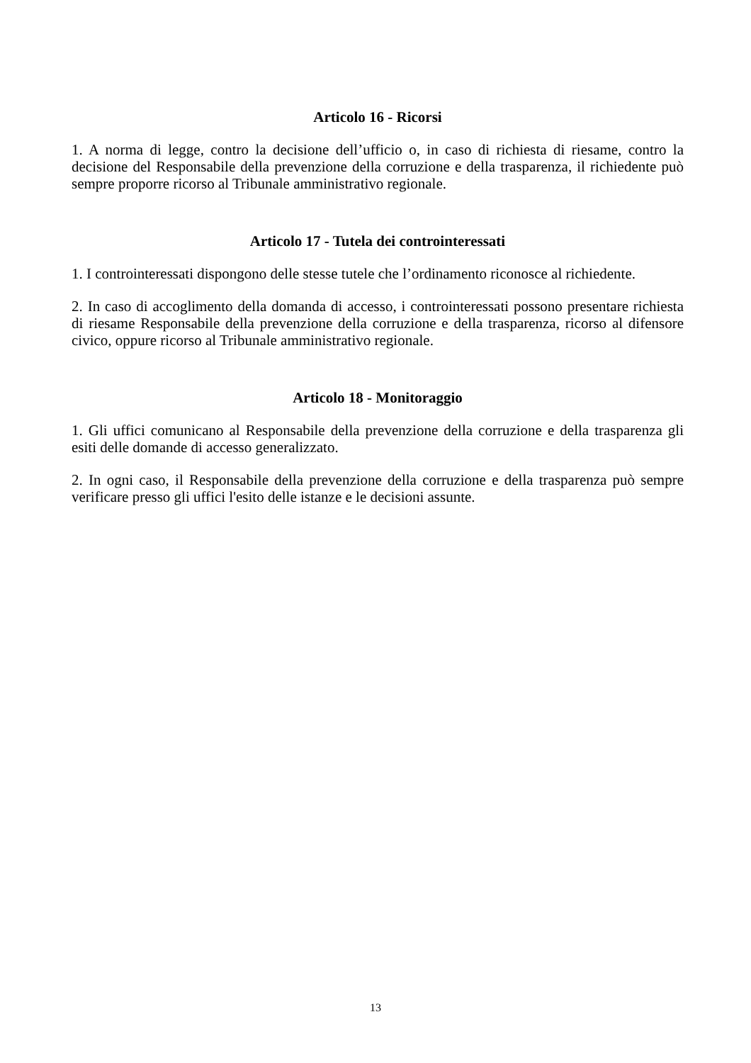Articolo 16 - Ricorsi
1. A norma di legge, contro la decisione dell’ufficio o, in caso di richiesta di riesame, contro la decisione del Responsabile della prevenzione della corruzione e della trasparenza, il richiedente può sempre proporre ricorso al Tribunale amministrativo regionale.
Articolo 17 - Tutela dei controinteressati
1. I controinteressati dispongono delle stesse tutele che l’ordinamento riconosce al richiedente.
2. In caso di accoglimento della domanda di accesso, i controinteressati possono presentare richiesta di riesame Responsabile della prevenzione della corruzione e della trasparenza, ricorso al difensore civico, oppure ricorso al Tribunale amministrativo regionale.
Articolo 18 - Monitoraggio
1. Gli uffici comunicano al Responsabile della prevenzione della corruzione e della trasparenza gli esiti delle domande di accesso generalizzato.
2. In ogni caso, il Responsabile della prevenzione della corruzione e della trasparenza può sempre verificare presso gli uffici l'esito delle istanze e le decisioni assunte.
13